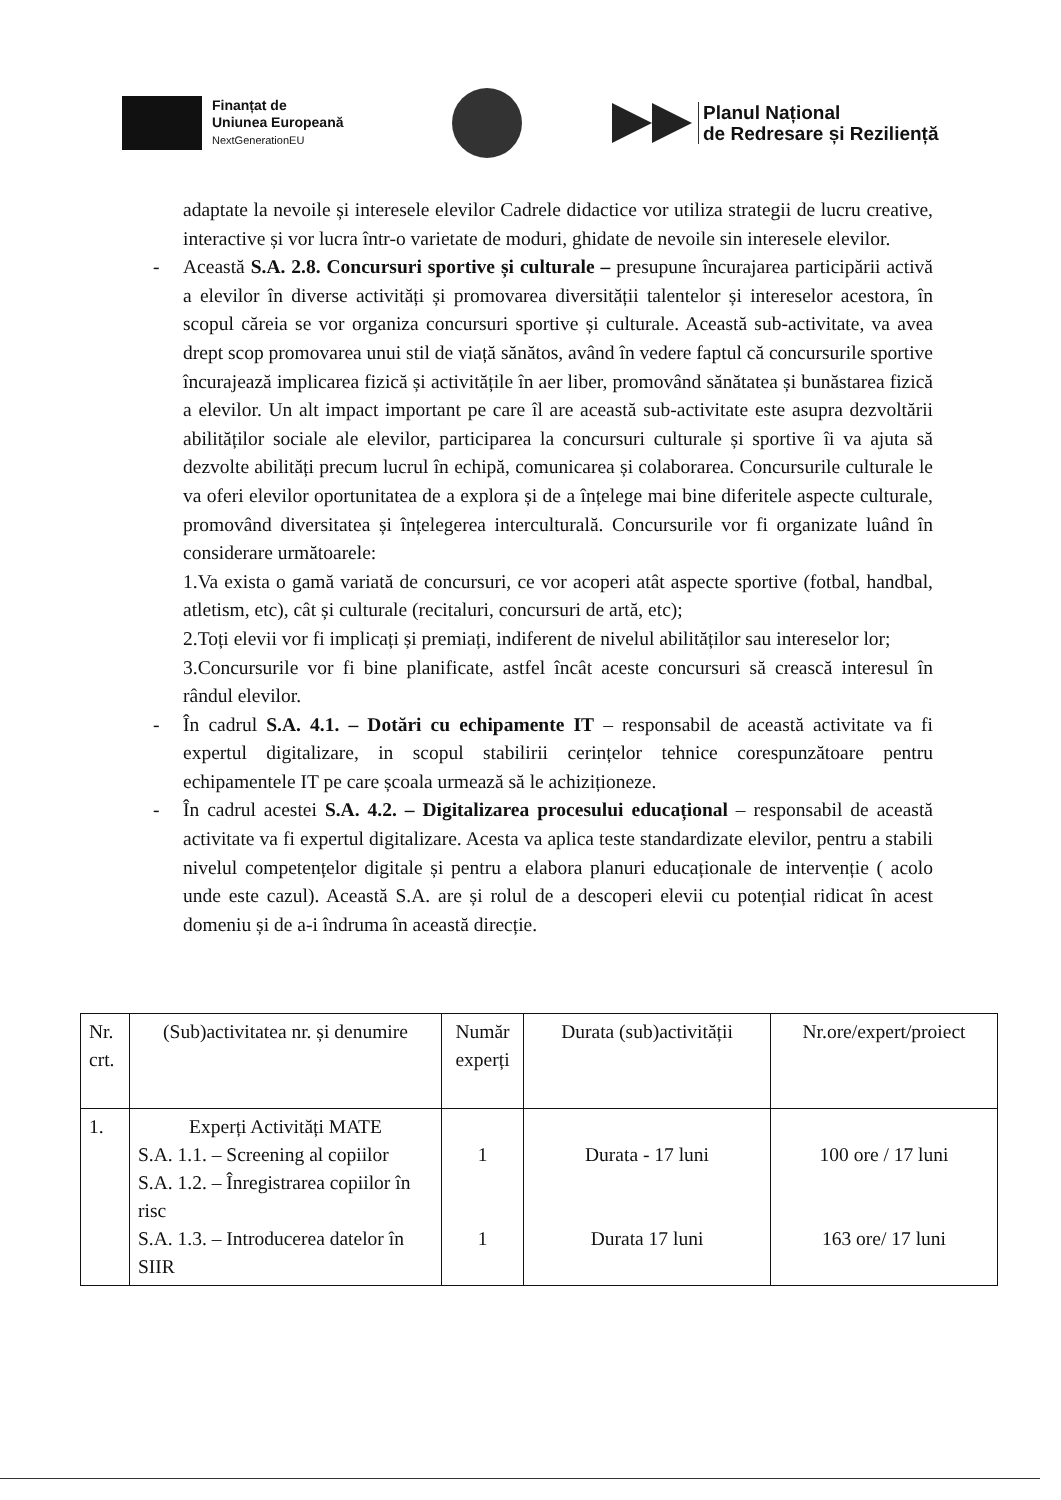Finanțat de
Uniunea Europeană
NextGenerationEU
Planul Național
de Redresare și Reziliență
adaptate la nevoile și interesele elevilor Cadrele didactice vor utiliza strategii de lucru creative, interactive și vor lucra într-o varietate de moduri, ghidate de nevoile sin interesele elevilor.
- Această S.A. 2.8. Concursuri sportive și culturale – presupune încurajarea participării activă a elevilor în diverse activități și promovarea diversității talentelor și intereselor acestora, în scopul căreia se vor organiza concursuri sportive și culturale. Această sub-activitate, va avea drept scop promovarea unui stil de viață sănătos, având în vedere faptul că concursurile sportive încurajează implicarea fizică și activitățile în aer liber, promovând sănătatea și bunăstarea fizică a elevilor. Un alt impact important pe care îl are această sub-activitate este asupra dezvoltării abilităților sociale ale elevilor, participarea la concursuri culturale și sportive îi va ajuta să dezvolte abilități precum lucrul în echipă, comunicarea și colaborarea. Concursurile culturale le va oferi elevilor oportunitatea de a explora și de a înțelege mai bine diferitele aspecte culturale, promovând diversitatea și înțelegerea interculturală. Concursurile vor fi organizate luând în considerare următoarele:
1.Va exista o gamă variată de concursuri, ce vor acoperi atât aspecte sportive (fotbal, handbal, atletism, etc), cât și culturale (recitaluri, concursuri de artă, etc);
2.Toți elevii vor fi implicați și premiați, indiferent de nivelul abilităților sau intereselor lor;
3.Concursurile vor fi bine planificate, astfel încât aceste concursuri să crească interesul în rândul elevilor.
- În cadrul S.A. 4.1. – Dotări cu echipamente IT – responsabil de această activitate va fi expertul digitalizare, in scopul stabilirii cerințelor tehnice corespunzătoare pentru echipamentele IT pe care școala urmează să le achiziționeze.
- În cadrul acestei S.A. 4.2. – Digitalizarea procesului educațional – responsabil de această activitate va fi expertul digitalizare. Acesta va aplica teste standardizate elevilor, pentru a stabili nivelul competențelor digitale și pentru a elabora planuri educaționale de intervenție ( acolo unde este cazul). Această S.A. are și rolul de a descoperi elevii cu potențial ridicat în acest domeniu și de a-i îndruma în această direcție.
| Nr. crt. | (Sub)activitatea nr. și denumire | Număr experți | Durata (sub)activității | Nr.ore/expert/proiect |
| --- | --- | --- | --- | --- |
| 1. | Experți Activități MATE S.A. 1.1. – Screening al copiilor S.A. 1.2. – Înregistrarea copiilor în risc S.A. 1.3. – Introducerea datelor în SIIR | 1 1 | Durata - 17 luni Durata 17 luni | 100 ore / 17 luni 163 ore/ 17 luni |